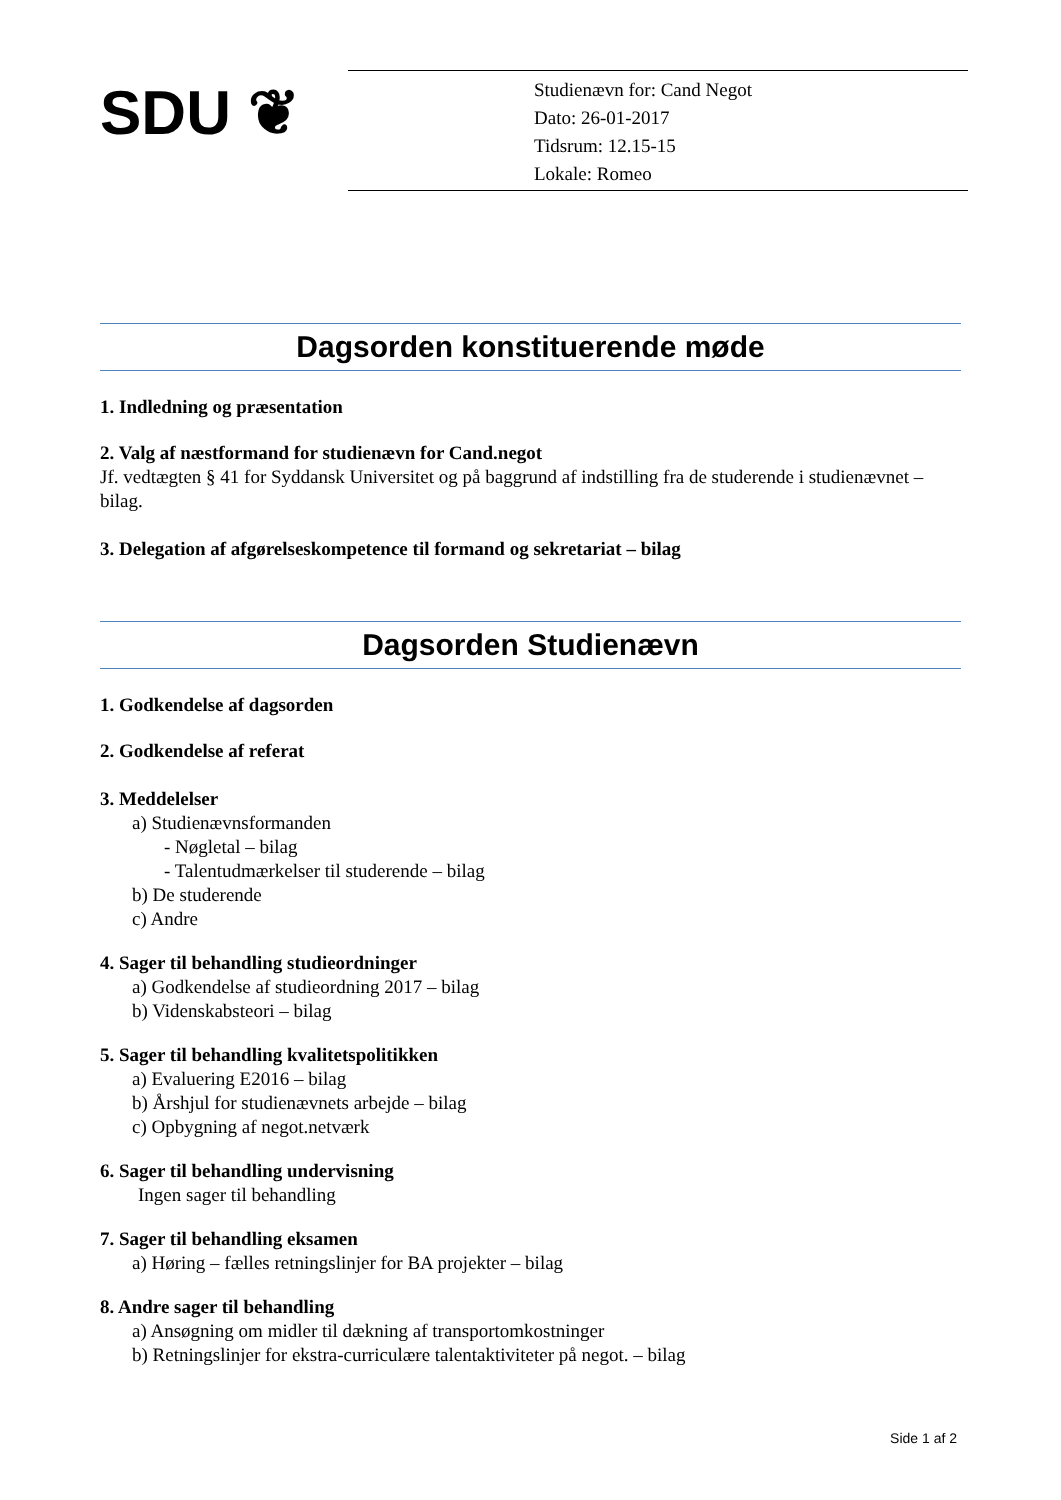SDU ❦
Studienævn for: Cand Negot
Dato: 26-01-2017
Tidsrum: 12.15-15
Lokale: Romeo
Dagsorden konstituerende møde
1. Indledning og præsentation
2. Valg af næstformand for studienævn for Cand.negot
Jf. vedtægten § 41 for Syddansk Universitet og på baggrund af indstilling fra de studerende i studienævnet – bilag.
3. Delegation af afgørelseskompetence til formand og sekretariat – bilag
Dagsorden Studienævn
1. Godkendelse af dagsorden
2. Godkendelse af referat
3. Meddelelser
a) Studienævnsformanden
- Nøgletal – bilag
- Talentudmærkelser til studerende – bilag
b) De studerende
c) Andre
4. Sager til behandling studieordninger
a) Godkendelse af studieordning 2017 – bilag
b) Videnskabsteori – bilag
5. Sager til behandling kvalitetspolitikken
a) Evaluering E2016 – bilag
b) Årshjul for studienævnets arbejde – bilag
c) Opbygning af negot.netværk
6. Sager til behandling undervisning
Ingen sager til behandling
7. Sager til behandling eksamen
a) Høring – fælles retningslinjer for BA projekter – bilag
8. Andre sager til behandling
a) Ansøgning om midler til dækning af transportomkostninger
b) Retningslinjer for ekstra-curriculære talentaktiviteter på negot. – bilag
Side 1 af 2